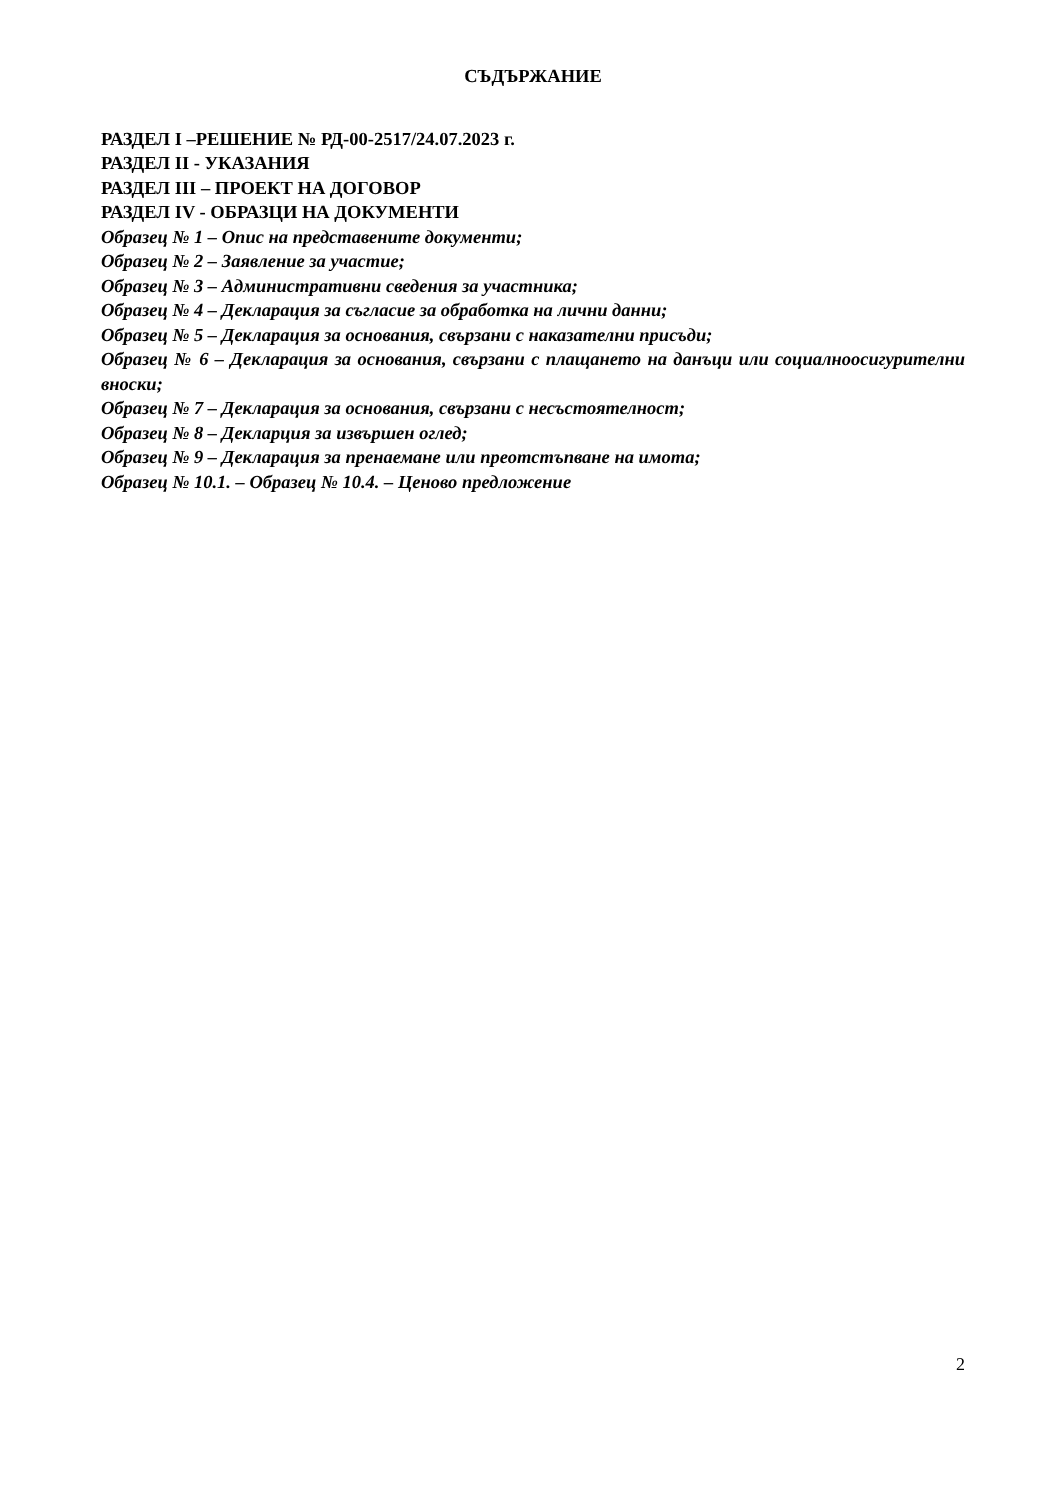СЪДЪРЖАНИЕ
РАЗДЕЛ I –РЕШЕНИЕ № РД-00-2517/24.07.2023 г.
РАЗДЕЛ II - УКАЗАНИЯ
РАЗДЕЛ III – ПРОЕКТ НА ДОГОВОР
РАЗДЕЛ IV - ОБРАЗЦИ НА ДОКУМЕНТИ
Образец № 1 – Опис на представените документи;
Образец № 2 – Заявление за участие;
Образец № 3 – Административни сведения за участника;
Образец № 4 – Декларация за съгласие за обработка на лични данни;
Образец № 5 – Декларация за основания, свързани с наказателни присъди;
Образец № 6 – Декларация за основания, свързани с плащането на данъци или социалноосигурителни вноски;
Образец № 7 – Декларация за основания, свързани с несъстоятелност;
Образец № 8 – Декларция за извършен оглед;
Образец № 9 – Декларация за пренаемане или преотстъпване на имота;
Образец № 10.1. – Образец № 10.4. – Ценово предложение
2